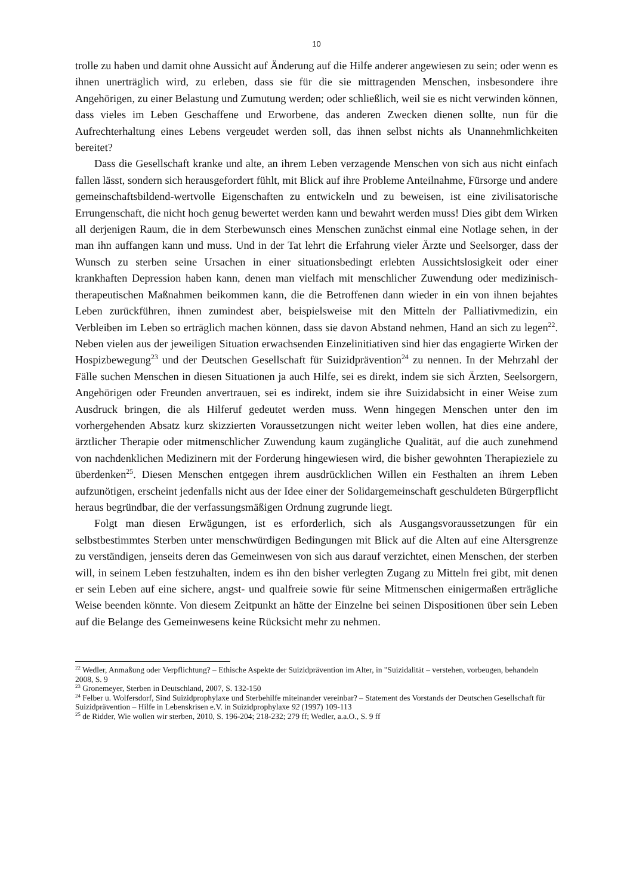10
trolle zu haben und damit ohne Aussicht auf Änderung auf die Hilfe anderer angewiesen zu sein; oder wenn es ihnen unerträglich wird, zu erleben, dass sie für die sie mittragenden Menschen, insbesondere ihre Angehörigen, zu einer Belastung und Zumutung werden; oder schließlich, weil sie es nicht verwinden können, dass vieles im Leben Geschaffene und Erworbene, das anderen Zwecken dienen sollte, nun für die Aufrechterhaltung eines Lebens vergeudet werden soll, das ihnen selbst nichts als Unannehmlichkeiten bereitet?
Dass die Gesellschaft kranke und alte, an ihrem Leben verzagende Menschen von sich aus nicht einfach fallen lässt, sondern sich herausgefordert fühlt, mit Blick auf ihre Probleme Anteilnahme, Fürsorge und andere gemeinschaftsbildend-wertvolle Eigenschaften zu entwickeln und zu beweisen, ist eine zivilisatorische Errungenschaft, die nicht hoch genug bewertet werden kann und bewahrt werden muss! Dies gibt dem Wirken all derjenigen Raum, die in dem Sterbewunsch eines Menschen zunächst einmal eine Notlage sehen, in der man ihn auffangen kann und muss. Und in der Tat lehrt die Erfahrung vieler Ärzte und Seelsorger, dass der Wunsch zu sterben seine Ursachen in einer situationsbedingt erlebten Aussichtslosigkeit oder einer krankhaften Depression haben kann, denen man vielfach mit menschlicher Zuwendung oder medizinisch-therapeutischen Maßnahmen beikommen kann, die die Betroffenen dann wieder in ein von ihnen bejahtes Leben zurückführen, ihnen zumindest aber, beispielsweise mit den Mitteln der Palliativmedizin, ein Verbleiben im Leben so erträglich machen können, dass sie davon Abstand nehmen, Hand an sich zu legen<sup>22</sup>. Neben vielen aus der jeweiligen Situation erwachsenden Einzelinitiativen sind hier das engagierte Wirken der Hospizbewegung<sup>23</sup> und der Deutschen Gesellschaft für Suizidprävention<sup>24</sup> zu nennen. In der Mehrzahl der Fälle suchen Menschen in diesen Situationen ja auch Hilfe, sei es direkt, indem sie sich Ärzten, Seelsorgern, Angehörigen oder Freunden anvertrauen, sei es indirekt, indem sie ihre Suizidabsicht in einer Weise zum Ausdruck bringen, die als Hilferuf gedeutet werden muss. Wenn hingegen Menschen unter den im vorhergehenden Absatz kurz skizzierten Voraussetzungen nicht weiter leben wollen, hat dies eine andere, ärztlicher Therapie oder mitmenschlicher Zuwendung kaum zugängliche Qualität, auf die auch zunehmend von nachdenklichen Medizinern mit der Forderung hingewiesen wird, die bisher gewohnten Therapieziele zu überdenken<sup>25</sup>. Diesen Menschen entgegen ihrem ausdrücklichen Willen ein Festhalten an ihrem Leben aufzunötigen, erscheint jedenfalls nicht aus der Idee einer der Solidargemeinschaft geschuldeten Bürgerpflicht heraus begründbar, die der verfassungsmäßigen Ordnung zugrunde liegt.
Folgt man diesen Erwägungen, ist es erforderlich, sich als Ausgangsvoraussetzungen für ein selbstbestimmtes Sterben unter menschwürdigen Bedingungen mit Blick auf die Alten auf eine Altersgrenze zu verständigen, jenseits deren das Gemeinwesen von sich aus darauf verzichtet, einen Menschen, der sterben will, in seinem Leben festzuhalten, indem es ihn den bisher verlegten Zugang zu Mitteln frei gibt, mit denen er sein Leben auf eine sichere, angst- und qualfreie sowie für seine Mitmenschen einigermaßen erträgliche Weise beenden könnte. Von diesem Zeitpunkt an hätte der Einzelne bei seinen Dispositionen über sein Leben auf die Belange des Gemeinwesens keine Rücksicht mehr zu nehmen.
<sup>22</sup> Wedler, Anmaßung oder Verpflichtung? – Ethische Aspekte der Suizidprävention im Alter, in "Suizidalität – verstehen, vorbeugen, behandeln 2008, S. 9
<sup>23</sup> Gronemeyer, Sterben in Deutschland, 2007, S. 132-150
<sup>24</sup> Felber u. Wolfersdorf, Sind Suizidprophylaxe und Sterbehilfe miteinander vereinbar? – Statement des Vorstands der Deutschen Gesellschaft für Suizidprävention – Hilfe in Lebenskrisen e.V. in Suizidprophylaxe 92 (1997) 109-113
<sup>25</sup> de Ridder, Wie wollen wir sterben, 2010, S. 196-204; 218-232; 279 ff; Wedler, a.a.O., S. 9 ff